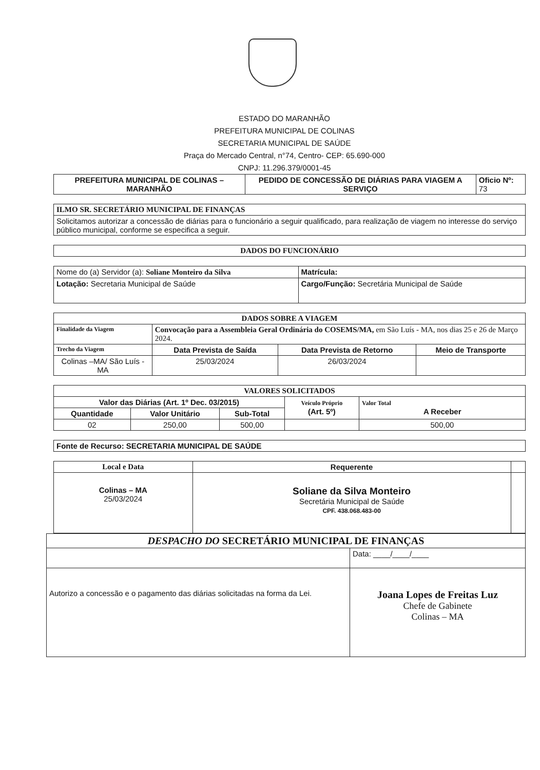ESTADO DO MARANHÃO
PREFEITURA MUNICIPAL DE COLINAS
SECRETARIA MUNICIPAL DE SAÚDE
Praça do Mercado Central, n°74, Centro- CEP: 65.690-000
CNPJ: 11.296.379/0001-45
| PREFEITURA MUNICIPAL DE COLINAS – MARANHÃO | PEDIDO DE CONCESSÃO DE DIÁRIAS PARA VIAGEM A SERVIÇO | Oficio Nº: 73 |
| ILMO SR. SECRETÁRIO MUNICIPAL DE FINANÇAS |
| --- |
| Solicitamos autorizar a concessão de diárias para o funcionário a seguir qualificado, para realização de viagem no interesse do serviço público municipal, conforme se especifica a seguir. |
| DADOS DO FUNCIONÁRIO |
| --- |
| Nome do (a) Servidor (a): Soliane Monteiro da Silva | Matrícula: |
| Lotação: Secretaria Municipal de Saúde | Cargo/Função: Secretária Municipal de Saúde |
| DADOS SOBRE A VIAGEM | | | |
| --- | --- | --- | --- |
| Finalidade da Viagem | Convocação para a Assembleia Geral Ordinária do COSEMS/MA, em São Luís - MA, nos dias 25 e 26 de Março 2024. | | |
| Trecho da Viagem | Data Prevista de Saída | Data Prevista de Retorno | Meio de Transporte |
| Colinas –MA/ São Luís - MA | 25/03/2024 | 26/03/2024 | |
| VALORES SOLICITADOS | | | | |
| --- | --- | --- | --- | --- |
| Valor das Diárias (Art. 1º Dec. 03/2015) | | | Veículo Próprio (Art. 5º) | Valor Total A Receber |
| Quantidade | Valor Unitário | Sub-Total | | |
| 02 | 250,00 | 500,00 | | 500,00 |
| Fonte de Recurso: SECRETARIA MUNICIPAL DE SAÚDE |
| Local e Data | Requerente | |
| --- | --- | --- |
| Colinas – MA 25/03/2024 | Soliane da Silva Monteiro Secretária Municipal de Saúde CPF. 438.068.483-00 | |
| DESPACHO DO SECRETÁRIO MUNICIPAL DE FINANÇAS | |
| --- | --- |
| | Data: ____/____/____ |
| Autorizo a concessão e o pagamento das diárias solicitadas na forma da Lei. | Joana Lopes de Freitas Luz Chefe de Gabinete Colinas – MA |